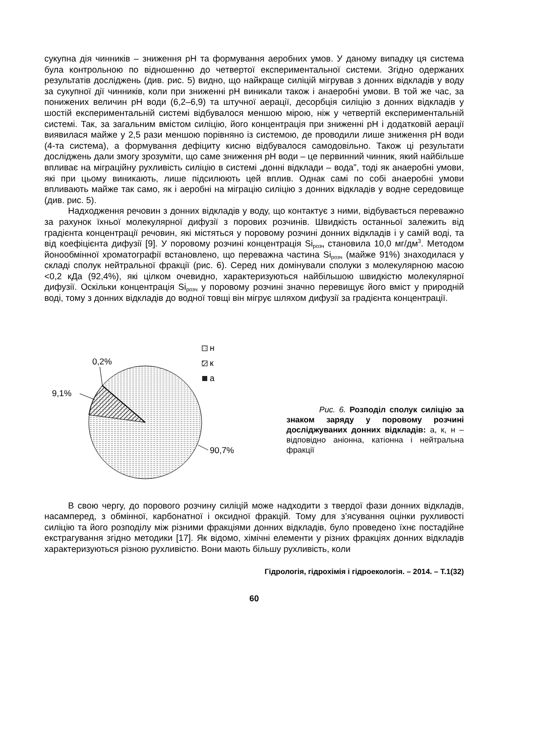сукупна дія чинників – зниження pH та формування аеробних умов. У даному випадку ця система була контрольною по відношенню до четвертої експериментальної системи. Згідно одержаних результатів досліджень (див. рис. 5) видно, що найкраще силіцій мігрував з донних відкладів у воду за сукупної дії чинників, коли при зниженні pH виникали також і анаеробні умови. В той же час, за понижених величин pH води (6,2–6,9) та штучної аерації, десорбція силіцію з донних відкладів у шостій експериментальній системі відбувалося меншою мірою, ніж у четвертій експериментальній системі. Так, за загальним вмістом силіцію, його концентрація при зниженні pH і додатковій аерації виявилася майже у 2,5 рази меншою порівняно із системою, де проводили лише зниження pH води (4-та система), а формування дефіциту кисню відбувалося самодовільно. Також ці результати досліджень дали змогу зрозуміти, що саме зниження pH води – це первинний чинник, який найбільше впливає на міграційну рухливість силіцію в системі „донні відклади – вода”, тоді як анаеробні умови, які при цьому виникають, лише підсилюють цей вплив. Однак самі по собі анаеробні умови впливають майже так само, як і аеробні на міграцію силіцію з донних відкладів у водне середовище (див. рис. 5).
Надходження речовин з донних відкладів у воду, що контактує з ними, відбувається переважно за рахунок їхньої молекулярної дифузії з порових розчинів. Швидкість останньої залежить від градієнта концентрації речовин, які містяться у поровому розчині донних відкладів і у самій воді, та від коефіцієнта дифузії [9]. У поровому розчині концентрація Si<sub>розч</sub> становила 10,0 мг/дм<sup>3</sup>. Методом йонообмінної хроматографії встановлено, що переважна частина Si<sub>розч</sub> (майже 91%) знаходилася у складі сполук нейтральної фракції (рис. 6). Серед них домінували сполуки з молекулярною масою <0,2 кДа (92,4%), які цілком очевидно, характеризуються найбільшою швидкістю молекулярної дифузії. Оскільки концентрація Si<sub>розч</sub> у поровому розчині значно перевищує його вміст у природній воді, тому з донних відкладів до водної товщі він мігрує шляхом дифузії за градієнта концентрації.
0,2%
9,1%
90,7%
н
к
а
Рис. 6. Розподіл сполук силіцію за знаком заряду у поровому розчині досліджуваних донних відкладів: а, к, н – відповідно аніонна, катіонна і нейтральна фракції
В свою чергу, до порового розчину силіцій може надходити з твердої фази донних відкладів, насамперед, з обмінної, карбонатної і оксидної фракцій. Тому для з’ясування оцінки рухливості силіцію та його розподілу між різними фракціями донних відкладів, було проведено їхнє постадійне екстрагування згідно методики [17]. Як відомо, хімічні елементи у різних фракціях донних відкладів характеризуються різною рухливістю. Вони мають більшу рухливість, коли
Гідрологія, гідрохімія і гідроекологія. – 2014. – Т.1(32)
60